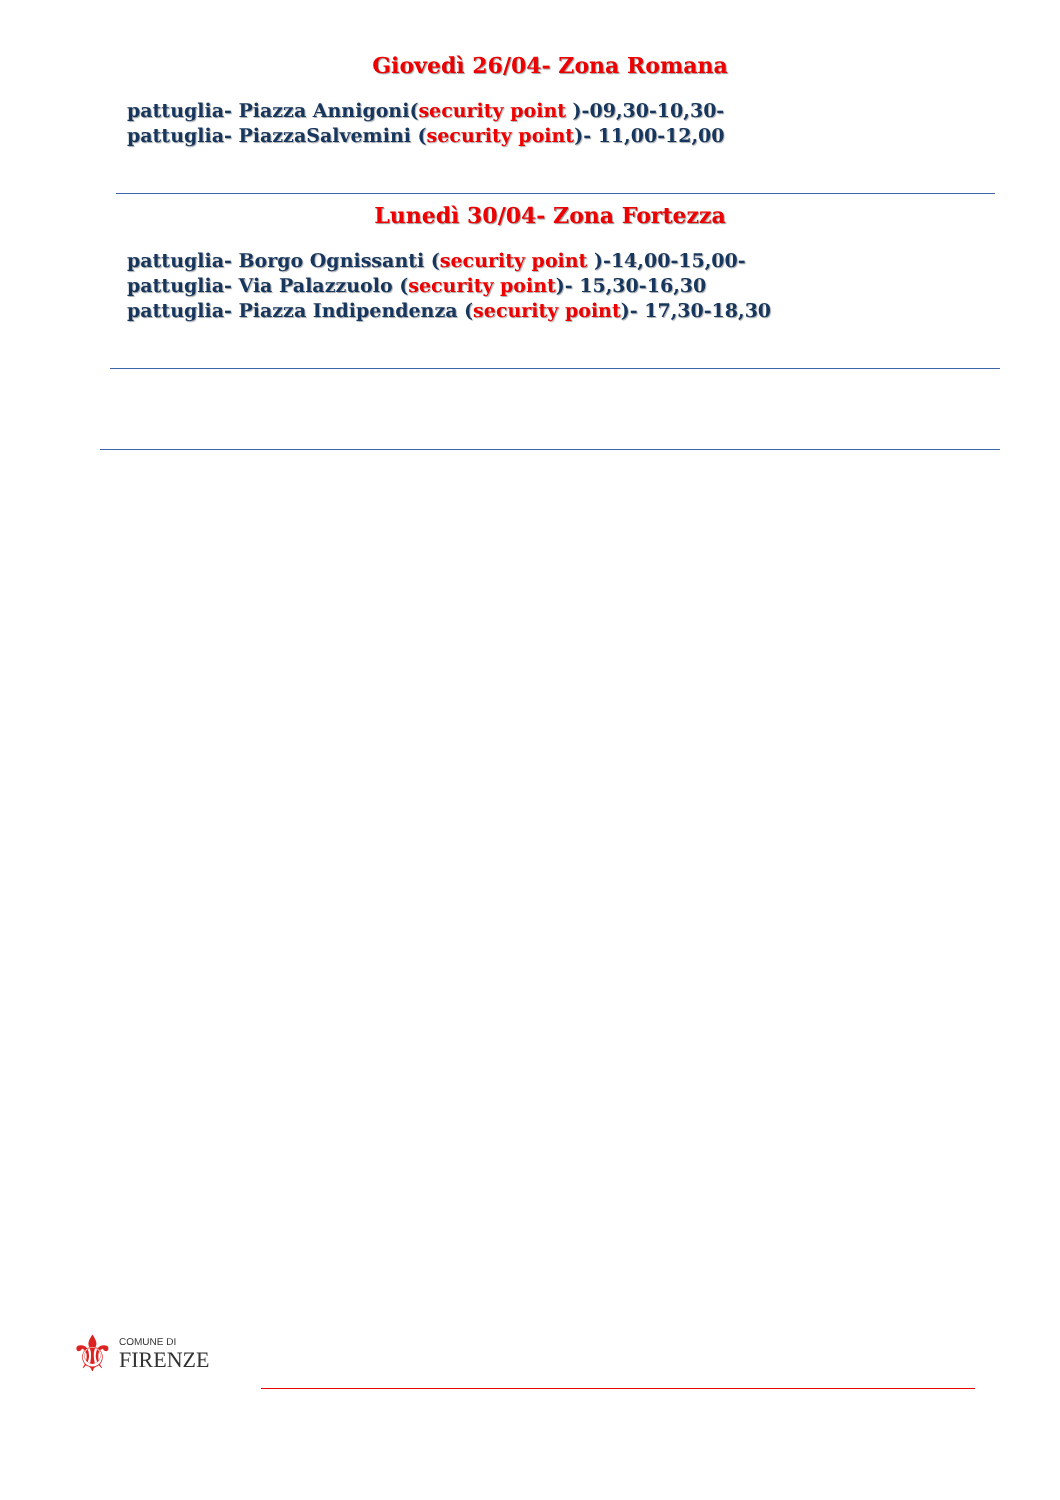Giovedì 26/04- Zona Romana
pattuglia- Piazza Annigoni(security point )-09,30-10,30-
pattuglia- PiazzaSalvemini (security point)- 11,00-12,00
Lunedì 30/04- Zona Fortezza
pattuglia- Borgo Ognissanti (security point )-14,00-15,00-
pattuglia- Via Palazzuolo (security point)- 15,30-16,30
pattuglia- Piazza Indipendenza (security point)- 17,30-18,30
⚜
COMUNE DI
FIRENZE